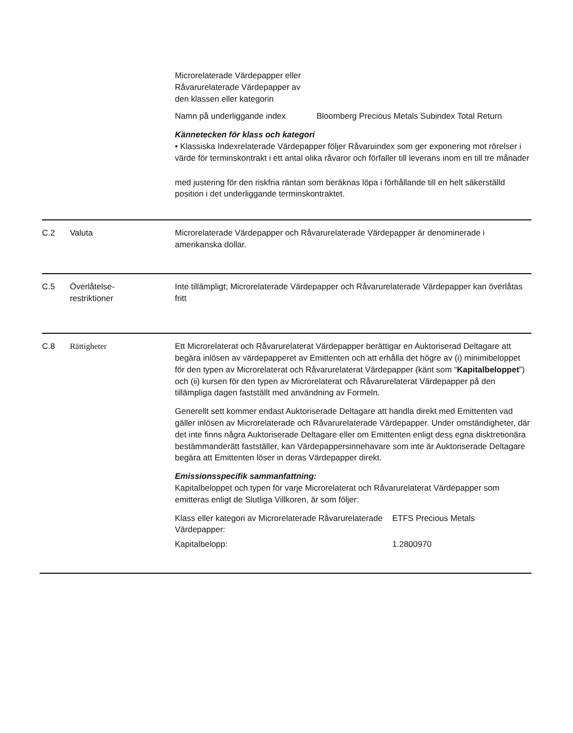| Microrelaterade Värdepapper eller Råvarurelaterade Värdepapper av den klassen eller kategorin | |
| Namn på underliggande index | Bloomberg Precious Metals Subindex Total Return |
Kännetecken för klass och kategori
• Klassiska Indexrelaterade Värdepapper följer Råvaruindex som ger exponering mot rörelser i värde för terminskontrakt i ett antal olika råvaror och förfaller till leverans inom en till tre månader
med justering för den riskfria räntan som beräknas löpa i förhållande till en helt säkerställd position i det underliggande terminskontraktet.
C.2 Valuta Microrelaterade Värdepapper och Råvarurelaterade Värdepapper är denominerade i amerikanska dollar.
C.5 Överlåtelse-
restriktioner
Inte tillämpligt; Microrelaterade Värdepapper och Råvarurelaterade Värdepapper kan överlåtas fritt
C.8 Rättigheter Ett Microrelaterat och Råvarurelaterat Värdepapper berättigar en Auktoriserad Deltagare att begära inlösen av värdepapperet av Emittenten och att erhålla det högre av (i) minimibeloppet för den typen av Microrelaterat och Råvarurelaterat Värdepapper (känt som “Kapitalbeloppet”) och (ii) kursen för den typen av Microrelaterat och Råvarurelaterat Värdepapper på den tillämpliga dagen fastställt med användning av Formeln.
Generellt sett kommer endast Auktoriserade Deltagare att handla direkt med Emittenten vad gäller inlösen av Microrelaterade och Råvarurelaterade Värdepapper. Under omständigheter, där det inte finns några Auktoriserade Deltagare eller om Emittenten enligt dess egna disktretionära bestämmanderätt fastställer, kan Värdepappersinnehavare som inte är Auktoriserade Deltagare begära att Emittenten löser in deras Värdepapper direkt.
Emissionsspecifik sammanfattning:
Kapitalbeloppet och typen för varje Microrelaterat och Råvarurelaterat Värdepapper som emitteras enligt de Slutliga Villkoren, är som följer:
| Klass eller kategori av Microrelaterade Råvarurelaterade Värdepapper: | ETFS Precious Metals |
| Kapitalbelopp: | 1.2800970 |